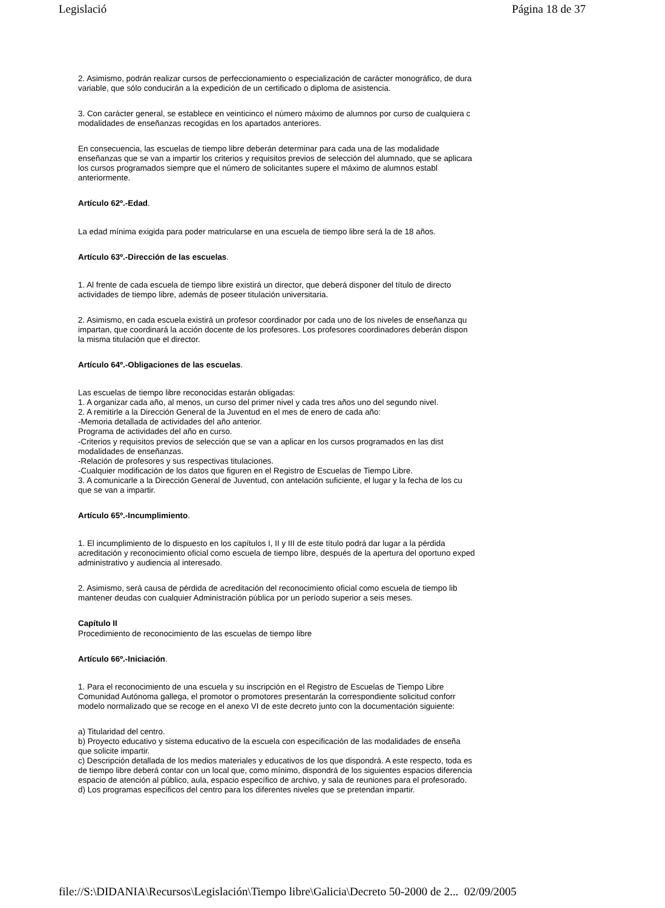Legislació Página 18 de 37
2. Asimismo, podrán realizar cursos de perfeccionamiento o especialización de carácter monográfico, de dura
variable, que sólo conducirán a la expedición de un certificado o diploma de asistencia.
3. Con carácter general, se establece en veinticinco el número máximo de alumnos por curso de cualquiera c
modalidades de enseñanzas recogidas en los apartados anteriores.
En consecuencia, las escuelas de tiempo libre deberán determinar para cada una de las modalidade
enseñanzas que se van a impartir los criterios y requisitos previos de selección del alumnado, que se aplicara
los cursos programados siempre que el número de solicitantes supere el máximo de alumnos establ
anteriormente.
Artículo 62º.-Edad.
La edad mínima exigida para poder matricularse en una escuela de tiempo libre será la de 18 años.
Artículo 63º.-Dirección de las escuelas.
1. Al frente de cada escuela de tiempo libre existirá un director, que deberá disponer del título de directo
actividades de tiempo libre, además de poseer titulación universitaria.
2. Asimismo, en cada escuela existirá un profesor coordinador por cada uno de los niveles de enseñanza qu
impartan, que coordinará la acción docente de los profesores. Los profesores coordinadores deberán dispon
la misma titulación que el director.
Artículo 64º.-Obligaciones de las escuelas.
Las escuelas de tiempo libre reconocidas estarán obligadas:
1. A organizar cada año, al menos, un curso del primer nivel y cada tres años uno del segundo nivel.
2. A remitirle a la Dirección General de la Juventud en el mes de enero de cada año:
-Memoria detallada de actividades del año anterior.
Programa de actividades del año en curso.
-Criterios y requisitos previos de selección que se van a aplicar en los cursos programados en las dist
modalidades de enseñanzas.
-Relación de profesores y sus respectivas titulaciones.
-Cualquier modificación de los datos que figuren en el Registro de Escuelas de Tiempo Libre.
3. A comunicarle a la Dirección General de Juventud, con antelación suficiente, el lugar y la fecha de los cu
que se van a impartir.
Artículo 65º.-Incumplimiento.
1. El incumplimiento de lo dispuesto en los capítulos I, II y III de este título podrá dar lugar a la pérdida
acreditación y reconocimiento oficial como escuela de tiempo libre, después de la apertura del oportuno exped
administrativo y audiencia al interesado.
2. Asimismo, será causa de pérdida de acreditación del reconocimiento oficial como escuela de tiempo lib
mantener deudas con cualquier Administración pública por un período superior a seis meses.
Capítulo II
Procedimiento de reconocimiento de las escuelas de tiempo libre
Artículo 66º.-Iniciación.
1. Para el reconocimiento de una escuela y su inscripción en el Registro de Escuelas de Tiempo Libre
Comunidad Autónoma gallega, el promotor o promotores presentarán la correspondiente solicitud conforr
modelo normalizado que se recoge en el anexo VI de este decreto junto con la documentación siguiente:
a) Titularidad del centro.
b) Proyecto educativo y sistema educativo de la escuela con especificación de las modalidades de enseña
que solicite impartir.
c) Descripción detallada de los medios materiales y educativos de los que dispondrá. A este respecto, toda es
de tiempo libre deberá contar con un local que, como mínimo, dispondrá de los siguientes espacios diferencia
espacio de atención al público, aula, espacio específico de archivo, y sala de reuniones para el profesorado.
d) Los programas específicos del centro para los diferentes niveles que se pretendan impartir.
file://S:\DIDANIA\Recursos\Legislación\Tiempo libre\Galicia\Decreto 50-2000 de 2... 02/09/2005